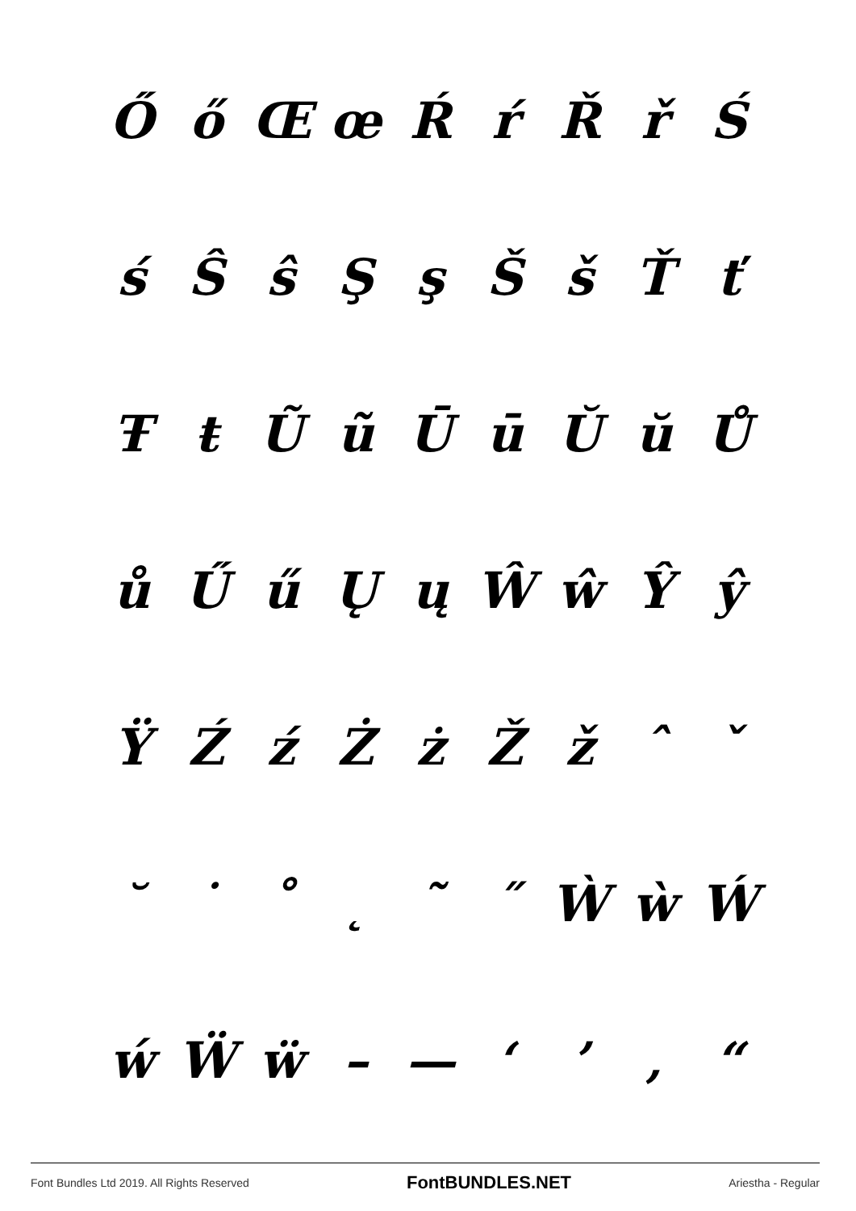Ő ő Œ œ Ŕ ŕ Ř ř Ś
ś Ŝ ŝ Ş ş Š š Ť ť
Ŧ ŧ Ũ ũ Ū ū Ŭ ŭ Ů
ů Ű ű Ų ų Ŵ ŵ Ŷ ŷ
Ÿ Ź ź Ż ż Ž ž ˆ ˇ
˘ ˙ ˚ ˛ ˜ ˝ Ẁ ẁ Ẃ
ẃ Ẅ ẅ – — ‘ ’ ‚ “
Font Bundles Ltd 2019. All Rights Reserved FontBUNDLES.NET Ariestha - Regular